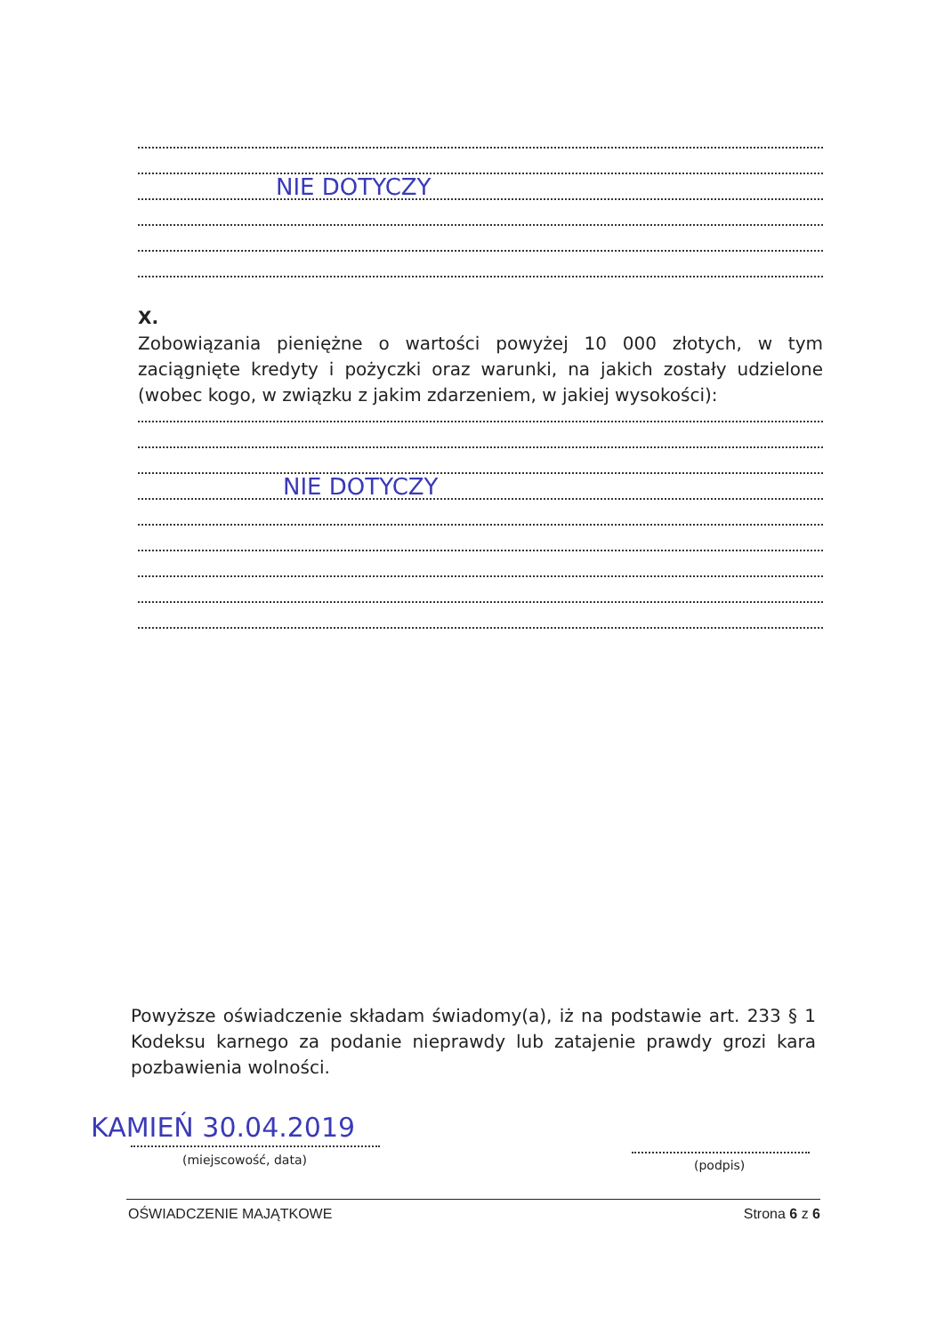NIE DOTYCZY
X.
Zobowiązania pieniężne o wartości powyżej 10 000 złotych, w tym zaciągnięte kredyty i pożyczki oraz warunki, na jakich zostały udzielone (wobec kogo, w związku z jakim zdarzeniem, w jakiej wysokości):
NIE DOTYCZY
Powyższe oświadczenie składam świadomy(a), iż na podstawie art. 233 § 1 Kodeksu karnego za podanie nieprawdy lub zatajenie prawdy grozi kara pozbawienia wolności.
KAMIEŃ 30.04.2019
(miejscowość, data) (podpis)
OŚWIADCZENIE MAJĄTKOWE Strona 6 z 6